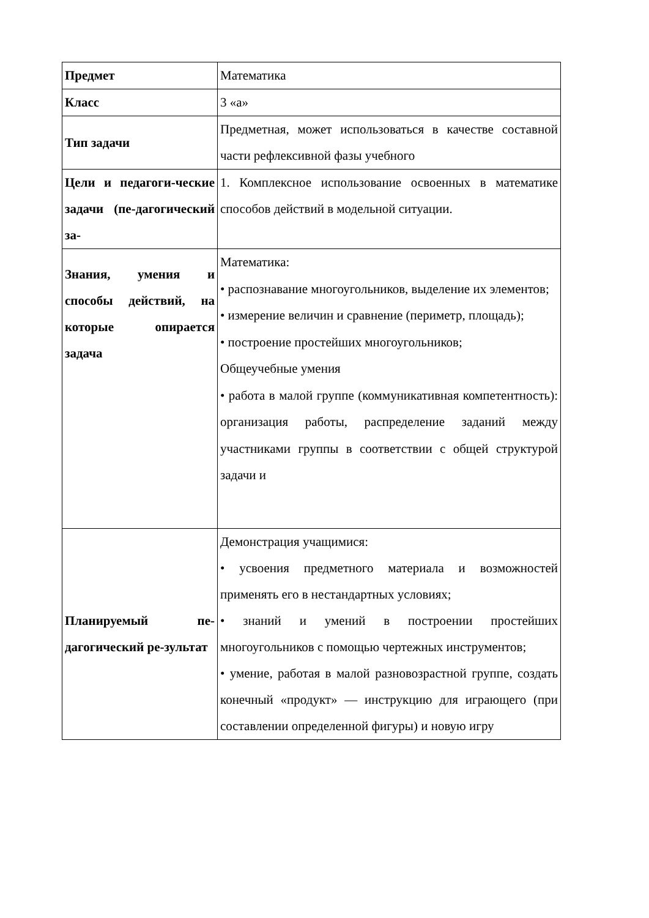| Предмет | Математика |
| Класс | 3 «а» |
| Тип задачи | Предметная, может использоваться в качестве составной части рефлексивной фазы учебного |
| Цели и педагоги-ческие задачи (пе-дагогический за- | 1. Комплексное использование освоенных в математике способов действий в модельной ситуации. |
| Знания, умения и способы действий, на которые опирается задача | Математика: • распознавание многоугольников, выделение их элементов; • измерение величин и сравнение (периметр, площадь); • построение простейших многоугольников; Общеучебные умения • работа в малой группе (коммуникативная компетентность): организация работы, распределение заданий между участниками группы в соответствии с общей структурой задачи и |
| Планируемый пе-дагогический ре-зультат | Демонстрация учащимися: • усвоения предметного материала и возможностей применять его в нестандартных условиях; • знаний и умений в построении простейших многоугольников с помощью чертежных инструментов; • умение, работая в малой разновозрастной группе, создать конечный «продукт» — инструкцию для играющего (при составлении определенной фигуры) и новую игру |